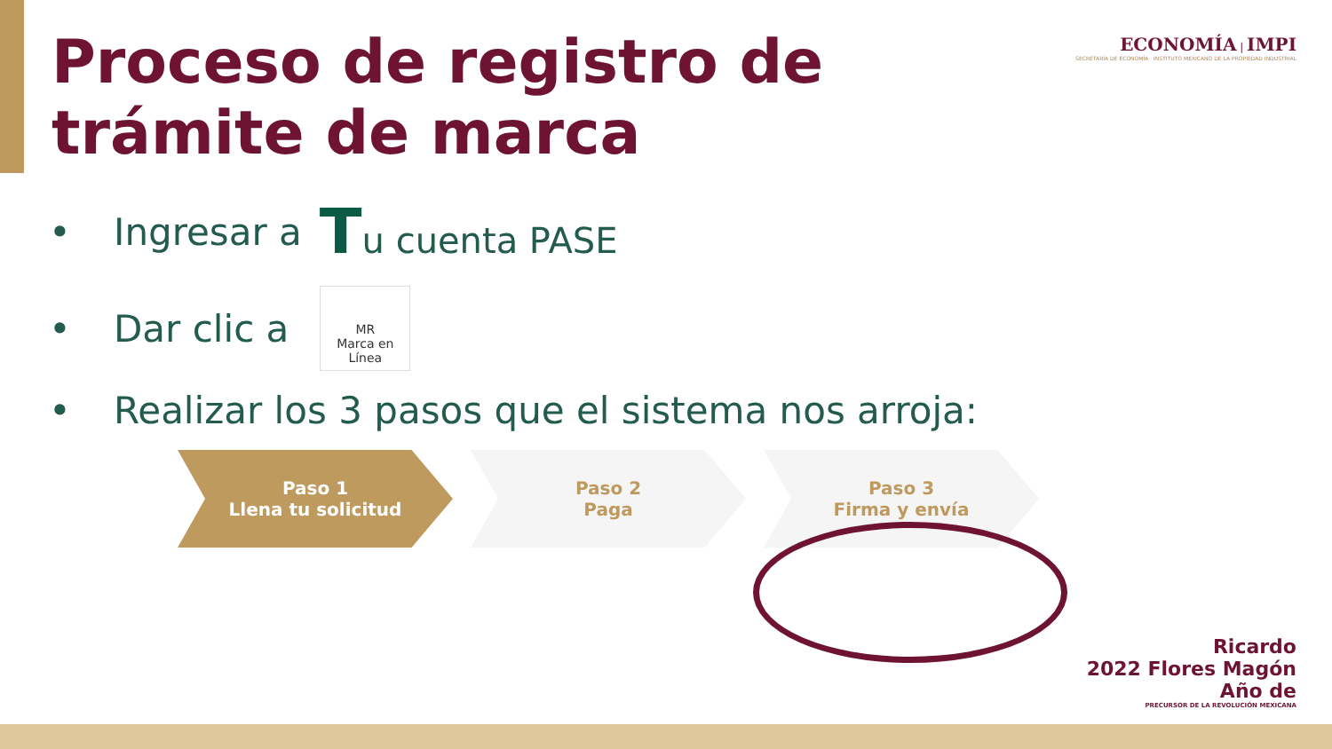Proceso de registro de
trámite de marca
ECONOMÍA | IMPI
SECRETARÍA DE ECONOMÍA · INSTITUTO MEXICANO DE LA PROPIEDAD INDUSTRIAL
• Ingresar a Tu cuenta PASE
• Dar clic a
MR
Marca en Línea
• Realizar los 3 pasos que el sistema nos arroja:
Paso 1
Llena tu solicitud
Paso 2
Paga
Paso 3
Firma y envía
Ricardo
2022 Flores Magón
Año de
PRECURSOR DE LA REVOLUCIÓN MEXICANA